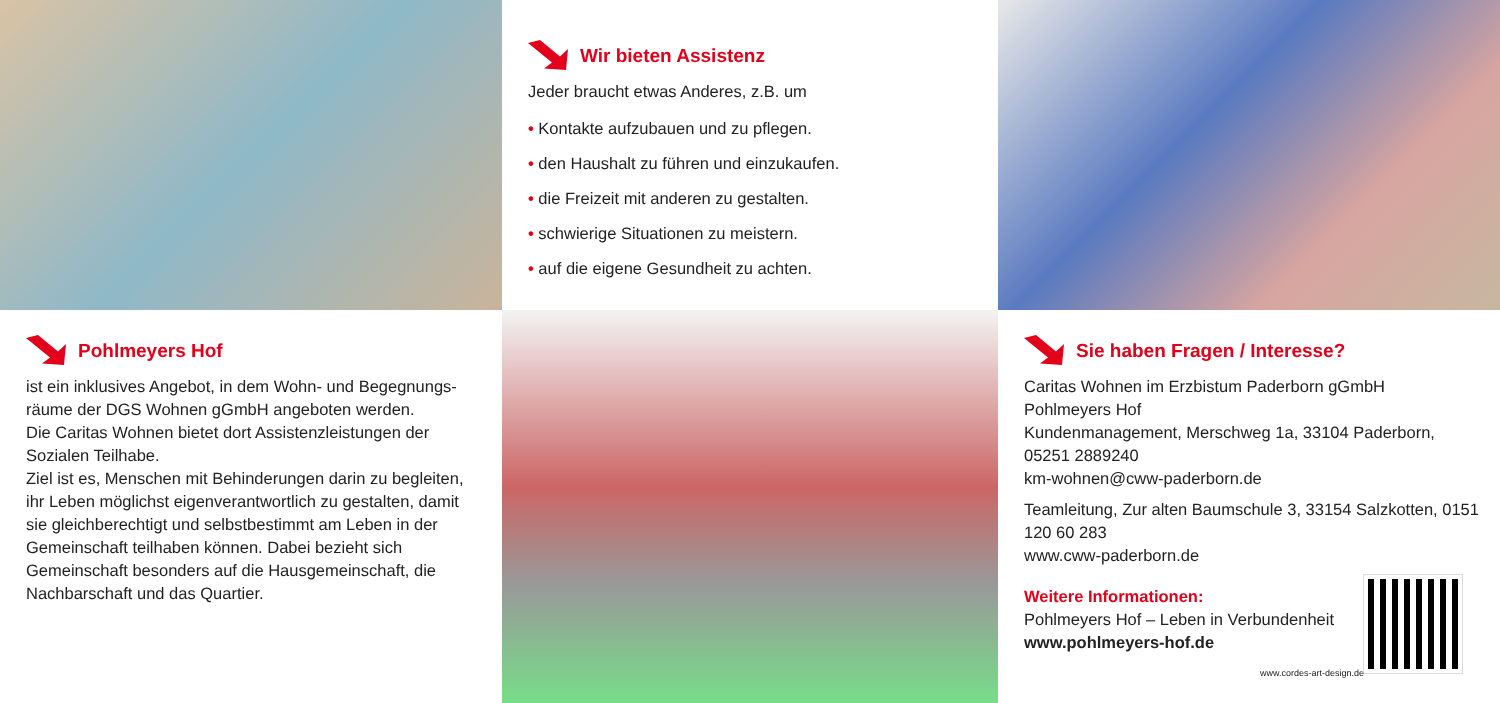Wir bieten Assistenz
Jeder braucht etwas Anderes, z.B. um
• Kontakte aufzubauen und zu pflegen.
• den Haushalt zu führen und einzukaufen.
• die Freizeit mit anderen zu gestalten.
• schwierige Situationen zu meistern.
• auf die eigene Gesundheit zu achten.
Pohlmeyers Hof
ist ein inklusives Angebot, in dem Wohn- und Begegnungs-räume der DGS Wohnen gGmbH angeboten werden.
Die Caritas Wohnen bietet dort Assistenzleistungen der Sozialen Teilhabe.
Ziel ist es, Menschen mit Behinderungen darin zu begleiten, ihr Leben möglichst eigenverantwortlich zu gestalten, damit sie gleichberechtigt und selbstbestimmt am Leben in der Gemeinschaft teilhaben können. Dabei bezieht sich Gemeinschaft besonders auf die Hausgemeinschaft, die Nachbarschaft und das Quartier.
Sie haben Fragen / Interesse?
Caritas Wohnen im Erzbistum Paderborn gGmbH
Pohlmeyers Hof
Kundenmanagement, Merschweg 1a, 33104 Paderborn, 05251 2889240
km-wohnen@cww-paderborn.de
Teamleitung, Zur alten Baumschule 3, 33154 Salzkotten, 0151 120 60 283
www.cww-paderborn.de
Weitere Informationen:
Pohlmeyers Hof – Leben in Verbundenheit
www.pohlmeyers-hof.de
www.cordes-art-design.de